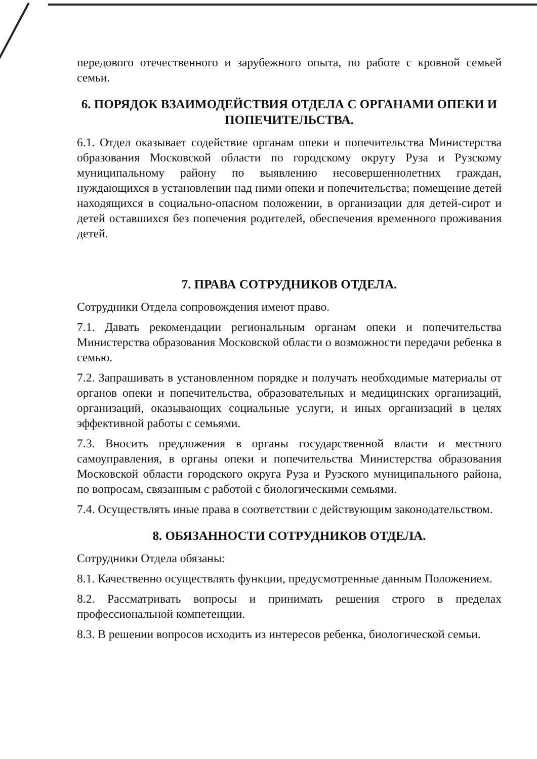передового отечественного и зарубежного опыта, по работе с кровной семьей семьи.
6. ПОРЯДОК ВЗАИМОДЕЙСТВИЯ ОТДЕЛА С ОРГАНАМИ ОПЕКИ И ПОПЕЧИТЕЛЬСТВА.
6.1. Отдел оказывает содействие органам опеки и попечительства Министерства образования Московской области по городскому округу Руза и Рузскому муниципальному району по выявлению несовершеннолетних граждан, нуждающихся в установлении над ними опеки и попечительства; помещение детей находящихся в социально-опасном положении, в организации для детей-сирот и детей оставшихся без попечения родителей, обеспечения временного проживания детей.
7. ПРАВА СОТРУДНИКОВ ОТДЕЛА.
Сотрудники Отдела сопровождения имеют право.
7.1. Давать рекомендации региональным органам опеки и попечительства Министерства образования Московской области о возможности передачи ребенка в семью.
7.2. Запрашивать в установленном порядке и получать необходимые материалы от органов опеки и попечительства, образовательных и медицинских организаций, организаций, оказывающих социальные услуги, и иных организаций в целях эффективной работы с семьями.
7.3. Вносить предложения в органы государственной власти и местного самоуправления, в органы опеки и попечительства Министерства образования Московской области городского округа Руза и Рузского муниципального района, по вопросам, связанным с работой с биологическими семьями.
7.4. Осуществлять иные права в соответствии с действующим законодательством.
8. ОБЯЗАННОСТИ СОТРУДНИКОВ ОТДЕЛА.
Сотрудники Отдела обязаны:
8.1. Качественно осуществлять функции, предусмотренные данным Положением.
8.2. Рассматривать вопросы и принимать решения строго в пределах профессиональной компетенции.
8.3. В решении вопросов исходить из интересов ребенка, биологической семьи.